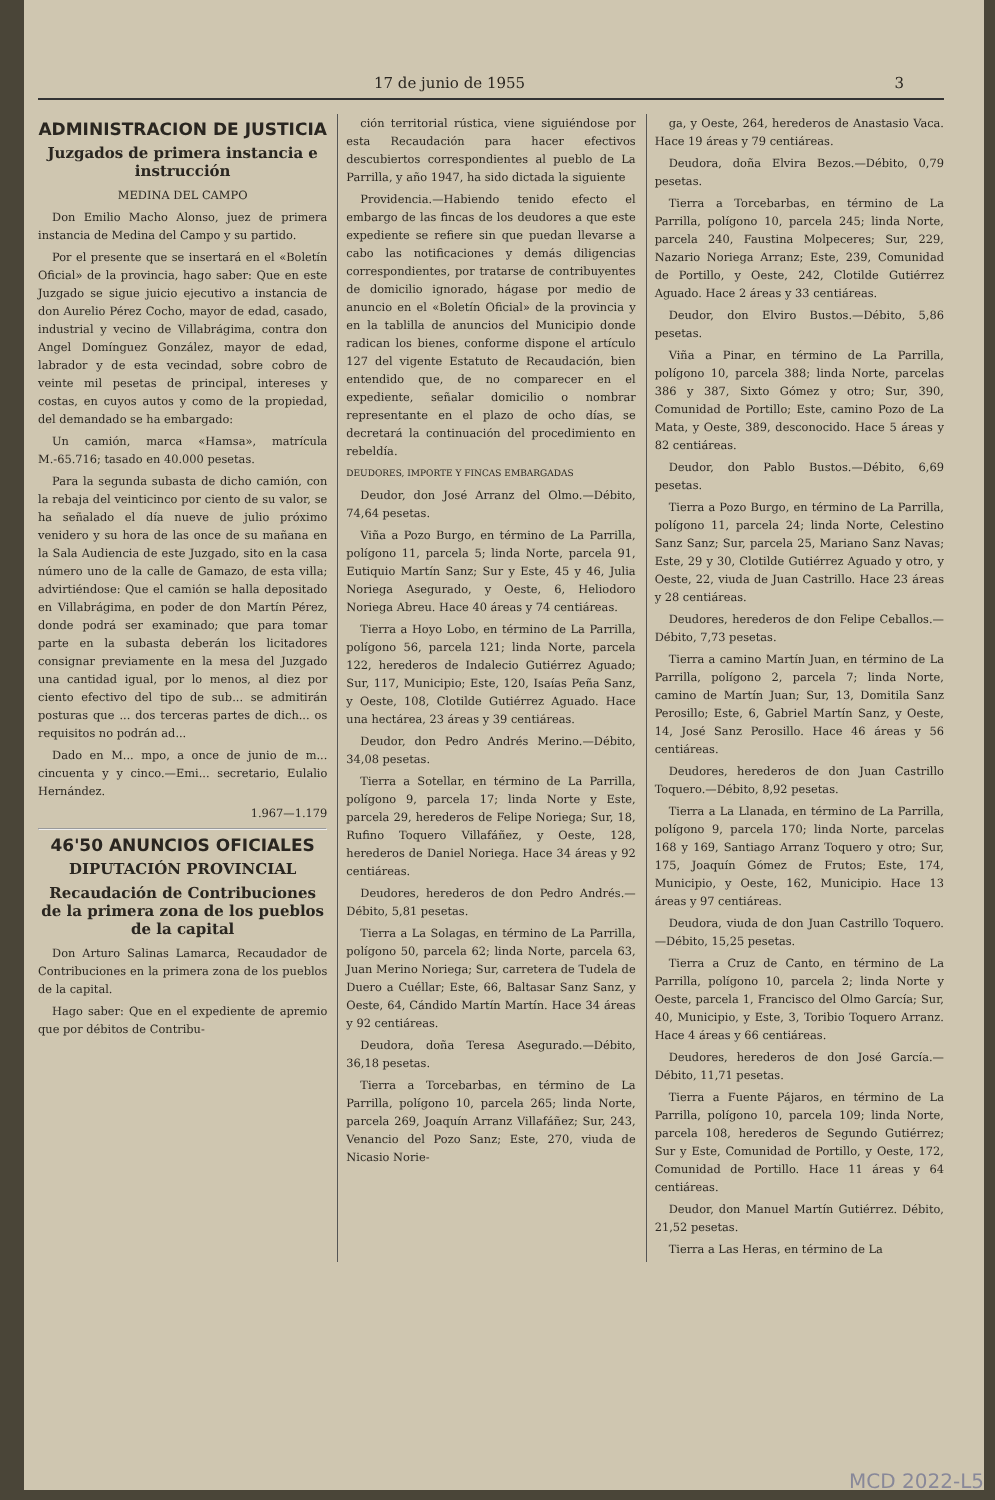17 de junio de 1955 3
ADMINISTRACION DE JUSTICIA
Juzgados de primera instancia e instrucción
MEDINA DEL CAMPO
Don Emilio Macho Alonso, juez de primera instancia de Medina del Campo y su partido.
Por el presente que se insertará en el «Boletín Oficial» de la provincia, hago saber: Que en este Juzgado se sigue juicio ejecutivo a instancia de don Aurelio Pérez Cocho, mayor de edad, casado, industrial y vecino de Villabrágima, contra don Angel Domínguez González, mayor de edad, labrador y de esta vecindad, sobre cobro de veinte mil pesetas de principal, intereses y costas, en cuyos autos y como de la propiedad, del demandado se ha embargado:
Un camión, marca «Hamsa», matrícula M.-65.716; tasado en 40.000 pesetas.
Para la segunda subasta de dicho camión, con la rebaja del veinticinco por ciento de su valor, se ha señalado el día nueve de julio próximo venidero y su hora de las once de su mañana en la Sala Audiencia de este Juzgado, sito en la casa número uno de la calle de Gamazo, de esta villa; advirtiéndose: Que el camión se halla depositado en Villabrágima, en poder de don Martín Pérez, donde podrá ser examinado; que para tomar parte en la subasta deberán los licitadores consignar previamente en la mesa del Juzgado una cantidad igual, por lo menos, al diez por ciento efectivo del tipo de sub... se admitirán posturas que ... dos terceras partes de dich... os requisitos no podrán ad...
Dado en M... mpo, a once de junio de m... cincuenta y y cinco.—Emi... secretario, Eulalio Hernández.
1.967—1.179
46'50 ANUNCIOS OFICIALES
DIPUTACIÓN PROVINCIAL
Recaudación de Contribuciones de la primera zona de los pueblos de la capital
Don Arturo Salinas Lamarca, Recaudador de Contribuciones en la primera zona de los pueblos de la capital.
Hago saber: Que en el expediente de apremio que por débitos de Contribu-
ción territorial rústica, viene siguiéndose por esta Recaudación para hacer efectivos descubiertos correspondientes al pueblo de La Parrilla, y año 1947, ha sido dictada la siguiente
Providencia.—Habiendo tenido efecto el embargo de las fincas de los deudores a que este expediente se refiere sin que puedan llevarse a cabo las notificaciones y demás diligencias correspondientes, por tratarse de contribuyentes de domicilio ignorado, hágase por medio de anuncio en el «Boletín Oficial» de la provincia y en la tablilla de anuncios del Municipio donde radican los bienes, conforme dispone el artículo 127 del vigente Estatuto de Recaudación, bien entendido que, de no comparecer en el expediente, señalar domicilio o nombrar representante en el plazo de ocho días, se decretará la continuación del procedimiento en rebeldía.
DEUDORES, IMPORTE Y FINCAS EMBARGADAS
Deudor, don José Arranz del Olmo.—Débito, 74,64 pesetas.
Viña a Pozo Burgo, en término de La Parrilla, polígono 11, parcela 5; linda Norte, parcela 91, Eutiquio Martín Sanz; Sur y Este, 45 y 46, Julia Noriega Asegurado, y Oeste, 6, Heliodoro Noriega Abreu. Hace 40 áreas y 74 centiáreas.
Tierra a Hoyo Lobo, en término de La Parrilla, polígono 56, parcela 121; linda Norte, parcela 122, herederos de Indalecio Gutiérrez Aguado; Sur, 117, Municipio; Este, 120, Isaías Peña Sanz, y Oeste, 108, Clotilde Gutiérrez Aguado. Hace una hectárea, 23 áreas y 39 centiáreas.
Deudor, don Pedro Andrés Merino.—Débito, 34,08 pesetas.
Tierra a Sotellar, en término de La Parrilla, polígono 9, parcela 17; linda Norte y Este, parcela 29, herederos de Felipe Noriega; Sur, 18, Rufino Toquero Villafáñez, y Oeste, 128, herederos de Daniel Noriega. Hace 34 áreas y 92 centiáreas.
Deudores, herederos de don Pedro Andrés.—Débito, 5,81 pesetas.
Tierra a La Solagas, en término de La Parrilla, polígono 50, parcela 62; linda Norte, parcela 63, Juan Merino Noriega; Sur, carretera de Tudela de Duero a Cuéllar; Este, 66, Baltasar Sanz Sanz, y Oeste, 64, Cándido Martín Martín. Hace 34 áreas y 92 centiáreas.
Deudora, doña Teresa Asegurado.—Débito, 36,18 pesetas.
Tierra a Torcebarbas, en término de La Parrilla, polígono 10, parcela 265; linda Norte, parcela 269, Joaquín Arranz Villafáñez; Sur, 243, Venancio del Pozo Sanz; Este, 270, viuda de Nicasio Norie-
ga, y Oeste, 264, herederos de Anastasio Vaca. Hace 19 áreas y 79 centiáreas.
Deudora, doña Elvira Bezos.—Débito, 0,79 pesetas.
Tierra a Torcebarbas, en término de La Parrilla, polígono 10, parcela 245; linda Norte, parcela 240, Faustina Molpeceres; Sur, 229, Nazario Noriega Arranz; Este, 239, Comunidad de Portillo, y Oeste, 242, Clotilde Gutiérrez Aguado. Hace 2 áreas y 33 centiáreas.
Deudor, don Elviro Bustos.—Débito, 5,86 pesetas.
Viña a Pinar, en término de La Parrilla, polígono 10, parcela 388; linda Norte, parcelas 386 y 387, Sixto Gómez y otro; Sur, 390, Comunidad de Portillo; Este, camino Pozo de La Mata, y Oeste, 389, desconocido. Hace 5 áreas y 82 centiáreas.
Deudor, don Pablo Bustos.—Débito, 6,69 pesetas.
Tierra a Pozo Burgo, en término de La Parrilla, polígono 11, parcela 24; linda Norte, Celestino Sanz Sanz; Sur, parcela 25, Mariano Sanz Navas; Este, 29 y 30, Clotilde Gutiérrez Aguado y otro, y Oeste, 22, viuda de Juan Castrillo. Hace 23 áreas y 28 centiáreas.
Deudores, herederos de don Felipe Ceballos.—Débito, 7,73 pesetas.
Tierra a camino Martín Juan, en término de La Parrilla, polígono 2, parcela 7; linda Norte, camino de Martín Juan; Sur, 13, Domitila Sanz Perosillo; Este, 6, Gabriel Martín Sanz, y Oeste, 14, José Sanz Perosillo. Hace 46 áreas y 56 centiáreas.
Deudores, herederos de don Juan Castrillo Toquero.—Débito, 8,92 pesetas.
Tierra a La Llanada, en término de La Parrilla, polígono 9, parcela 170; linda Norte, parcelas 168 y 169, Santiago Arranz Toquero y otro; Sur, 175, Joaquín Gómez de Frutos; Este, 174, Municipio, y Oeste, 162, Municipio. Hace 13 áreas y 97 centiáreas.
Deudora, viuda de don Juan Castrillo Toquero.—Débito, 15,25 pesetas.
Tierra a Cruz de Canto, en término de La Parrilla, polígono 10, parcela 2; linda Norte y Oeste, parcela 1, Francisco del Olmo García; Sur, 40, Municipio, y Este, 3, Toribio Toquero Arranz. Hace 4 áreas y 66 centiáreas.
Deudores, herederos de don José García.—Débito, 11,71 pesetas.
Tierra a Fuente Pájaros, en término de La Parrilla, polígono 10, parcela 109; linda Norte, parcela 108, herederos de Segundo Gutiérrez; Sur y Este, Comunidad de Portillo, y Oeste, 172, Comunidad de Portillo. Hace 11 áreas y 64 centiáreas.
Deudor, don Manuel Martín Gutiérrez. Débito, 21,52 pesetas.
Tierra a Las Heras, en término de La
MCD 2022-L5